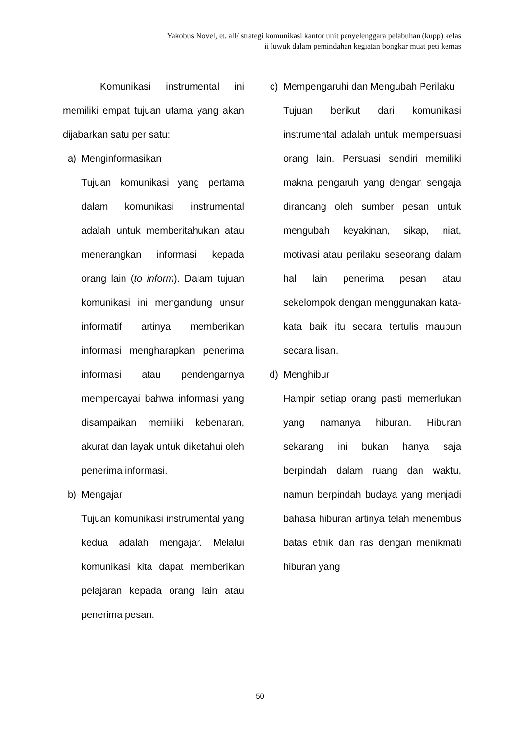Yakobus Novel, et. all/ strategi komunikasi kantor unit penyelenggara pelabuhan (kupp) kelas
ii luwuk dalam pemindahan kegiatan bongkar muat peti kemas
Komunikasi instrumental ini memiliki empat tujuan utama yang akan dijabarkan satu per satu:
a) Menginformasikan
Tujuan komunikasi yang pertama dalam komunikasi instrumental adalah untuk memberitahukan atau menerangkan informasi kepada orang lain (to inform). Dalam tujuan komunikasi ini mengandung unsur informatif artinya memberikan informasi mengharapkan penerima informasi atau pendengarnya mempercayai bahwa informasi yang disampaikan memiliki kebenaran, akurat dan layak untuk diketahui oleh penerima informasi.
b) Mengajar
Tujuan komunikasi instrumental yang kedua adalah mengajar. Melalui komunikasi kita dapat memberikan pelajaran kepada orang lain atau penerima pesan.
c) Mempengaruhi dan Mengubah Perilaku
Tujuan berikut dari komunikasi instrumental adalah untuk mempersuasi orang lain. Persuasi sendiri memiliki makna pengaruh yang dengan sengaja dirancang oleh sumber pesan untuk mengubah keyakinan, sikap, niat, motivasi atau perilaku seseorang dalam hal lain penerima pesan atau sekelompok dengan menggunakan kata-kata baik itu secara tertulis maupun secara lisan.
d) Menghibur
Hampir setiap orang pasti memerlukan yang namanya hiburan. Hiburan sekarang ini bukan hanya saja berpindah dalam ruang dan waktu, namun berpindah budaya yang menjadi bahasa hiburan artinya telah menembus batas etnik dan ras dengan menikmati hiburan yang
50